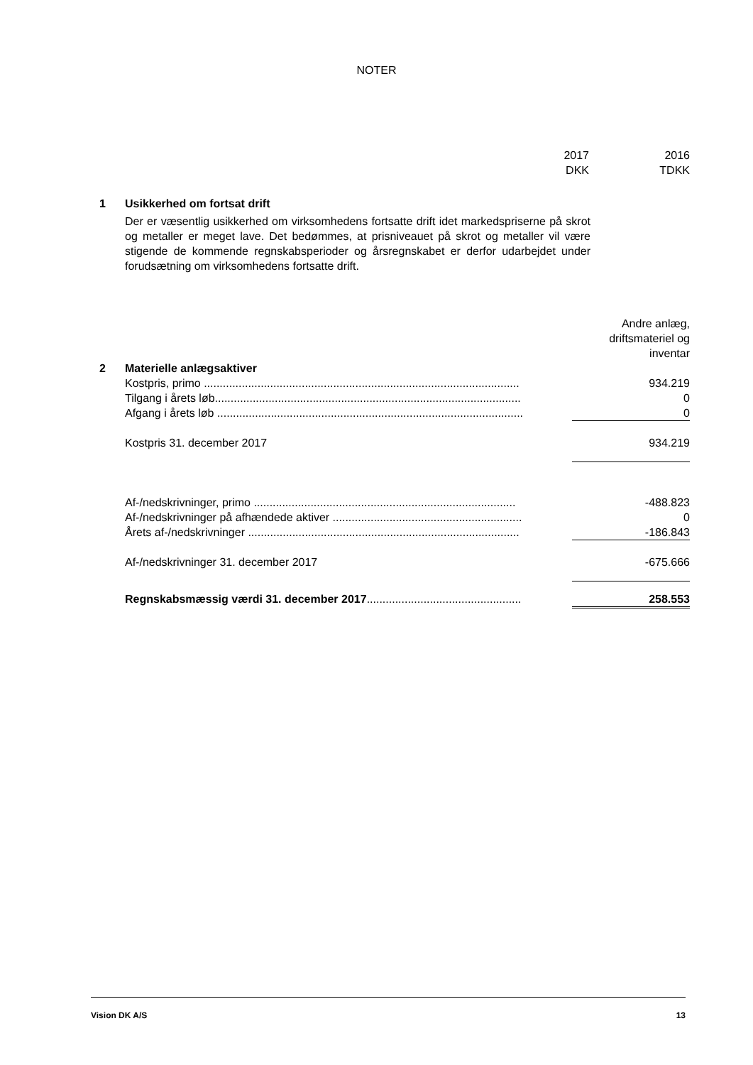NOTER
| | 2017 DKK | 2016 TDKK |
| 1 | Usikkerhed om fortsat drift |
| | Der er væsentlig usikkerhed om virksomhedens fortsatte drift idet markedspriserne på skrot og metaller er meget lave. Det bedømmes, at prisniveauet på skrot og metaller vil være stigende de kommende regnskabsperioder og årsregnskabet er derfor udarbejdet under forudsætning om virksomhedens fortsatte drift. |
| | | Andre anlæg, driftsmateriel og inventar |
| 2 | Materielle anlægsaktiver | |
| | Kostpris, primo .................................................................................................... | 934.219 |
| | Tilgang i årets løb................................................................................................. | 0 |
| | Afgang i årets løb ................................................................................................. | 0 |
| | Kostpris 31. december 2017 | 934.219 |
| | Af-/nedskrivninger, primo ................................................................................... | -488.823 |
| | Af-/nedskrivninger på afhændede aktiver ............................................................ | 0 |
| | Årets af-/nedskrivninger ...................................................................................... | -186.843 |
| | Af-/nedskrivninger 31. december 2017 | -675.666 |
| | Regnskabsmæssig værdi 31. december 2017 ................................................. | 258.553 |
Vision DK A/S 13